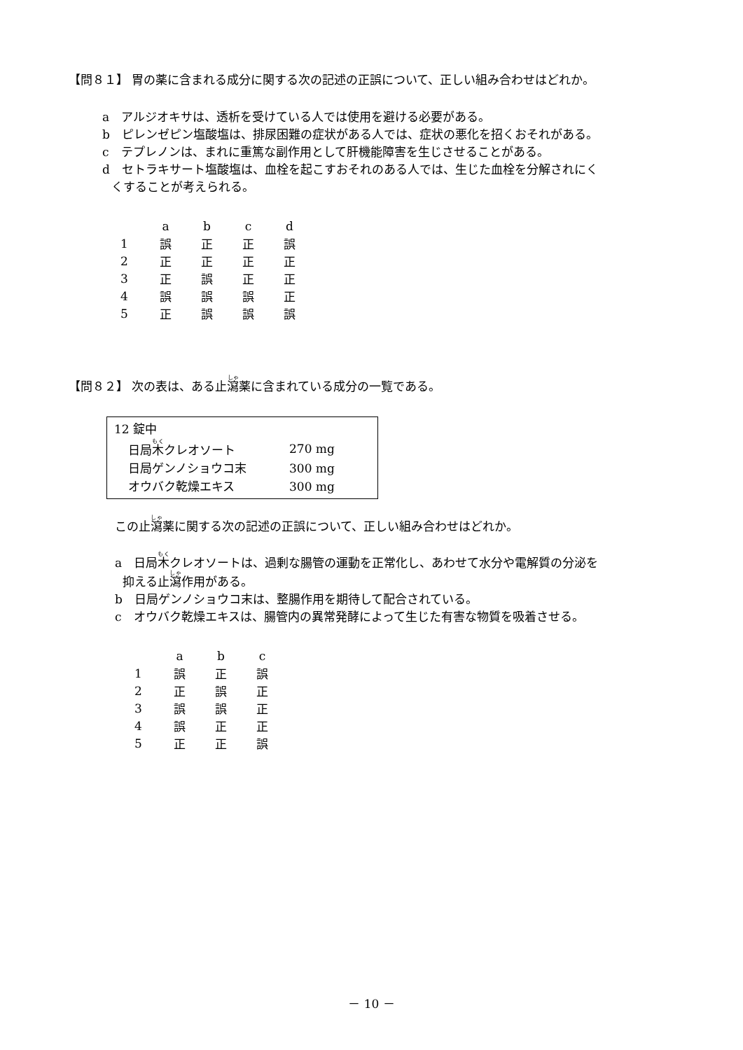【問８１】 胃の薬に含まれる成分に関する次の記述の正誤について、正しい組み合わせはどれか。
a　アルジオキサは、透析を受けている人では使用を避ける必要がある。
b　ピレンゼピン塩酸塩は、排尿困難の症状がある人では、症状の悪化を招くおそれがある。
c　テプレノンは、まれに重篤な副作用として肝機能障害を生じさせることがある。
d　セトラキサート塩酸塩は、血栓を起こすおそれのある人では、生じた血栓を分解されにく
くすることが考えられる。
| | a | b | c | d |
| 1 | 誤 | 正 | 正 | 誤 |
| 2 | 正 | 正 | 正 | 正 |
| 3 | 正 | 誤 | 正 | 正 |
| 4 | 誤 | 誤 | 誤 | 正 |
| 5 | 正 | 誤 | 誤 | 誤 |
【問８２】 次の表は、ある止瀉薬に含まれている成分の一覧である。
| 12 錠中 | |
| 日局 木 クレオソート | 270 mg |
| 日局ゲンノショウコ末 | 300 mg |
| オウバク乾燥エキス | 300 mg |
この止瀉薬に関する次の記述の正誤について、正しい組み合わせはどれか。
a　日局木クレオソートは、過剰な腸管の運動を正常化し、あわせて水分や電解質の分泌を
抑える止瀉作用がある。
b　日局ゲンノショウコ末は、整腸作用を期待して配合されている。
c　オウバク乾燥エキスは、腸管内の異常発酵によって生じた有害な物質を吸着させる。
| | a | b | c |
| 1 | 誤 | 正 | 誤 |
| 2 | 正 | 誤 | 正 |
| 3 | 誤 | 誤 | 正 |
| 4 | 誤 | 正 | 正 |
| 5 | 正 | 正 | 誤 |
－ 10 －